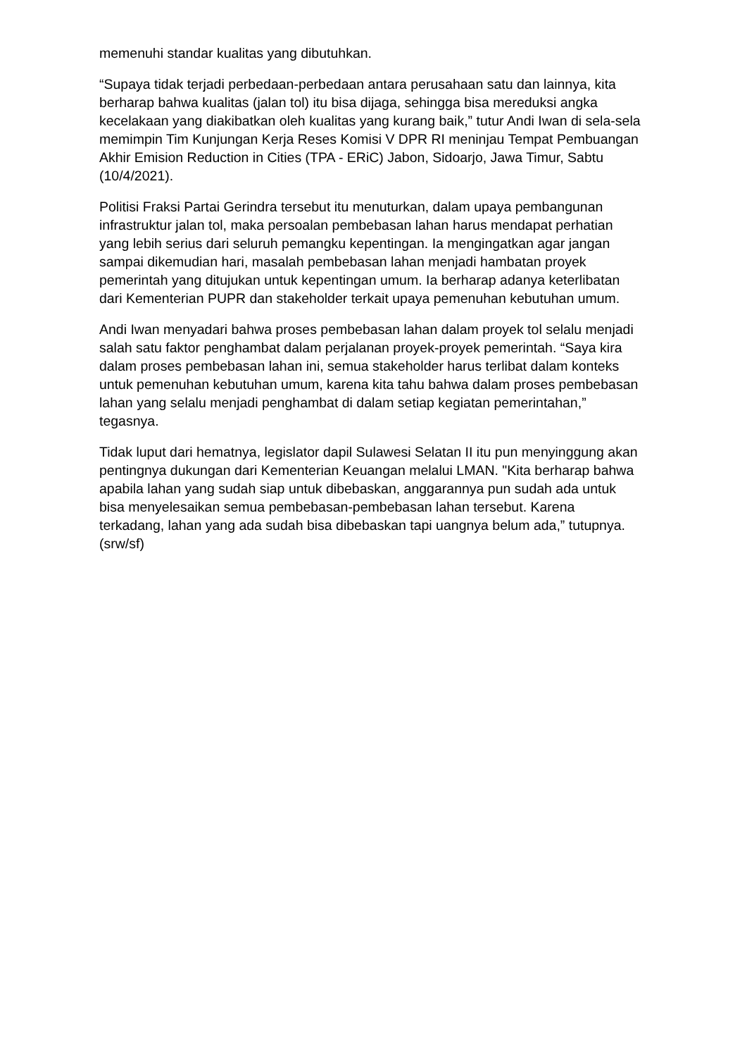memenuhi standar kualitas yang dibutuhkan.
“Supaya tidak terjadi perbedaan-perbedaan antara perusahaan satu dan lainnya, kita berharap bahwa kualitas (jalan tol) itu bisa dijaga, sehingga bisa mereduksi angka kecelakaan yang diakibatkan oleh kualitas yang kurang baik,” tutur Andi Iwan di sela-sela memimpin Tim Kunjungan Kerja Reses Komisi V DPR RI meninjau Tempat Pembuangan Akhir Emision Reduction in Cities (TPA - ERiC) Jabon, Sidoarjo, Jawa Timur, Sabtu (10/4/2021).
Politisi Fraksi Partai Gerindra tersebut itu menuturkan, dalam upaya pembangunan infrastruktur jalan tol, maka persoalan pembebasan lahan harus mendapat perhatian yang lebih serius dari seluruh pemangku kepentingan. Ia mengingatkan agar jangan sampai dikemudian hari, masalah pembebasan lahan menjadi hambatan proyek pemerintah yang ditujukan untuk kepentingan umum. Ia berharap adanya keterlibatan dari Kementerian PUPR dan stakeholder terkait upaya pemenuhan kebutuhan umum.
Andi Iwan menyadari bahwa proses pembebasan lahan dalam proyek tol selalu menjadi salah satu faktor penghambat dalam perjalanan proyek-proyek pemerintah. “Saya kira dalam proses pembebasan lahan ini, semua stakeholder harus terlibat dalam konteks untuk pemenuhan kebutuhan umum, karena kita tahu bahwa dalam proses pembebasan lahan yang selalu menjadi penghambat di dalam setiap kegiatan pemerintahan,” tegasnya.
Tidak luput dari hematnya, legislator dapil Sulawesi Selatan II itu pun menyinggung akan pentingnya dukungan dari Kementerian Keuangan melalui LMAN. "Kita berharap bahwa apabila lahan yang sudah siap untuk dibebaskan, anggarannya pun sudah ada untuk bisa menyelesaikan semua pembebasan-pembebasan lahan tersebut. Karena terkadang, lahan yang ada sudah bisa dibebaskan tapi uangnya belum ada,” tutupnya. (srw/sf)